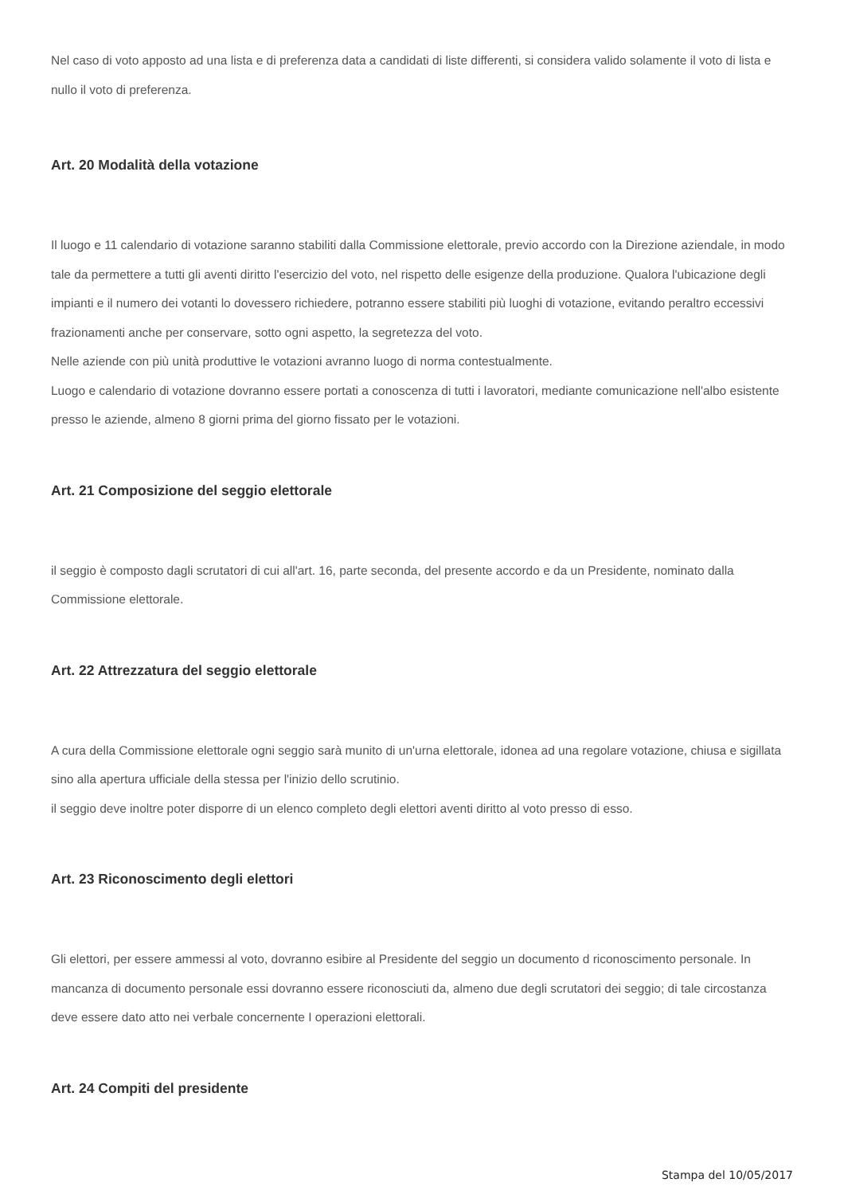Nel caso di voto apposto ad una lista e di preferenza data a candidati di liste differenti, si considera valido solamente il voto di lista e nullo il voto di preferenza.
Art. 20 Modalità della votazione
Il luogo e 11 calendario di votazione saranno stabiliti dalla Commissione elettorale, previo accordo con la Direzione aziendale, in modo tale da permettere a tutti gli aventi diritto l'esercizio del voto, nel rispetto delle esigenze della produzione. Qualora l'ubicazione degli impianti e il numero dei votanti lo dovessero richiedere, potranno essere stabiliti più luoghi di votazione, evitando peraltro eccessivi frazionamenti anche per conservare, sotto ogni aspetto, la segretezza del voto.
Nelle aziende con più unità produttive le votazioni avranno luogo di norma contestualmente.
Luogo e calendario di votazione dovranno essere portati a conoscenza di tutti i lavoratori, mediante comunicazione nell'albo esistente presso le aziende, almeno 8 giorni prima del giorno fissato per le votazioni.
Art. 21 Composizione del seggio elettorale
il seggio è composto dagli scrutatori di cui all'art. 16, parte seconda, del presente accordo e da un Presidente, nominato dalla Commissione elettorale.
Art. 22 Attrezzatura del seggio elettorale
A cura della Commissione elettorale ogni seggio sarà munito di un'urna elettorale, idonea ad una regolare votazione, chiusa e sigillata sino alla apertura ufficiale della stessa per l'inizio dello scrutinio.
il seggio deve inoltre poter disporre di un elenco completo degli elettori aventi diritto al voto presso di esso.
Art. 23 Riconoscimento degli elettori
Gli elettori, per essere ammessi al voto, dovranno esibire al Presidente del seggio un documento d riconoscimento personale. In mancanza di documento personale essi dovranno essere riconosciuti da, almeno due degli scrutatori dei seggio; di tale circostanza deve essere dato atto nei verbale concernente I operazioni elettorali.
Art. 24 Compiti del presidente
Stampa del 10/05/2017